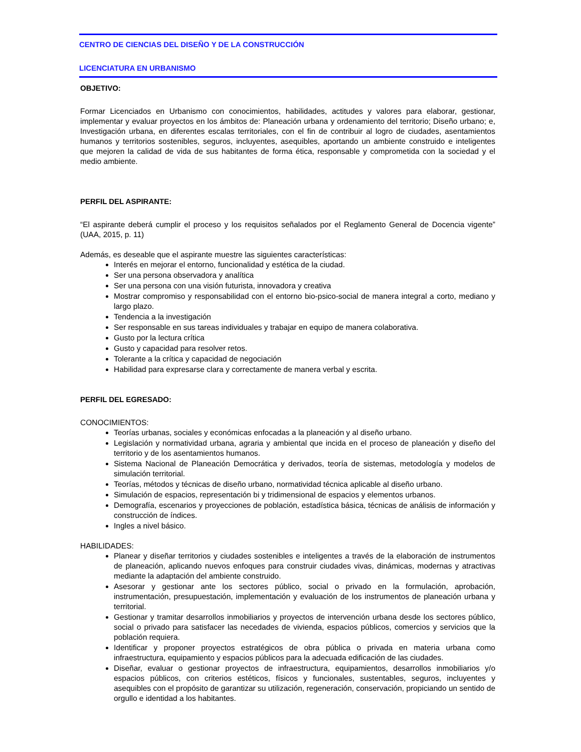CENTRO DE CIENCIAS DEL DISEÑO Y DE LA CONSTRUCCIÓN
LICENCIATURA EN URBANISMO
OBJETIVO:
Formar Licenciados en Urbanismo con conocimientos, habilidades, actitudes y valores para elaborar, gestionar, implementar y evaluar proyectos en los ámbitos de: Planeación urbana y ordenamiento del territorio; Diseño urbano; e, Investigación urbana, en diferentes escalas territoriales, con el fin de contribuir al logro de ciudades, asentamientos humanos y territorios sostenibles, seguros, incluyentes, asequibles, aportando un ambiente construido e inteligentes que mejoren la calidad de vida de sus habitantes de forma ética, responsable y comprometida con la sociedad y el medio ambiente.
PERFIL DEL ASPIRANTE:
“El aspirante deberá cumplir el proceso y los requisitos señalados por el Reglamento General de Docencia vigente” (UAA, 2015, p. 11)
Además, es deseable que el aspirante muestre las siguientes características:
Interés en mejorar el entorno, funcionalidad y estética de la ciudad.
Ser una persona observadora y analítica
Ser una persona con una visión futurista, innovadora y creativa
Mostrar compromiso y responsabilidad con el entorno bio-psico-social de manera integral a corto, mediano y largo plazo.
Tendencia a la investigación
Ser responsable en sus tareas individuales y trabajar en equipo de manera colaborativa.
Gusto por la lectura crítica
Gusto y capacidad para resolver retos.
Tolerante a la crítica y capacidad de negociación
Habilidad para expresarse clara y correctamente de manera verbal y escrita.
PERFIL DEL EGRESADO:
CONOCIMIENTOS:
Teorías urbanas, sociales y económicas enfocadas a la planeación y al diseño urbano.
Legislación y normatividad urbana, agraria y ambiental que incida en el proceso de planeación y diseño del territorio y de los asentamientos humanos.
Sistema Nacional de Planeación Democrática y derivados, teoría de sistemas, metodología y modelos de simulación territorial.
Teorías, métodos y técnicas de diseño urbano, normatividad técnica aplicable al diseño urbano.
Simulación de espacios, representación bi y tridimensional de espacios y elementos urbanos.
Demografía, escenarios y proyecciones de población, estadística básica, técnicas de análisis de información y construcción de índices.
Ingles a nivel básico.
HABILIDADES:
Planear y diseñar territorios y ciudades sostenibles e inteligentes a través de la elaboración de instrumentos de planeación, aplicando nuevos enfoques para construir ciudades vivas, dinámicas, modernas y atractivas mediante la adaptación del ambiente construido.
Asesorar y gestionar ante los sectores público, social o privado en la formulación, aprobación, instrumentación, presupuestación, implementación y evaluación de los instrumentos de planeación urbana y territorial.
Gestionar y tramitar desarrollos inmobiliarios y proyectos de intervención urbana desde los sectores público, social o privado para satisfacer las necedades de vivienda, espacios públicos, comercios y servicios que la población requiera.
Identificar y proponer proyectos estratégicos de obra pública o privada en materia urbana como infraestructura, equipamiento y espacios públicos para la adecuada edificación de las ciudades.
Diseñar, evaluar o gestionar proyectos de infraestructura, equipamientos, desarrollos inmobiliarios y/o espacios públicos, con criterios estéticos, físicos y funcionales, sustentables, seguros, incluyentes y asequibles con el propósito de garantizar su utilización, regeneración, conservación, propiciando un sentido de orgullo e identidad a los habitantes.